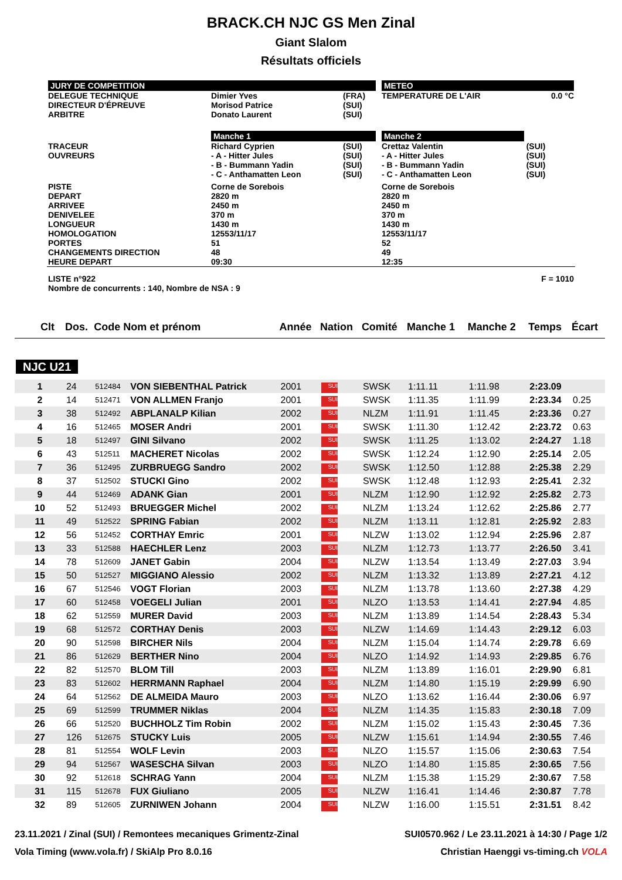BRACK.CH NJC GS Men Zinal
Giant Slalom
Résultats officiels
| JURY DE COMPETITION | | | | METEO | |
| DELEGUE TECHNIQUE DIRECTEUR D'ÉPREUVE ARBITRE | Dimier Yves Morisod Patrice Donato Laurent | (FRA) (SUI) (SUI) | | TEMPERATURE DE L'AIR | 0.0 °C |
| | Manche 1 | | | Manche 2 | |
| TRACEUR OUVREURS | Richard Cyprien - A - Hitter Jules - B - Bummann Yadin - C - Anthamatten Leon | (SUI) (SUI) (SUI) (SUI) | | Crettaz Valentin - A - Hitter Jules - B - Bummann Yadin - C - Anthamatten Leon | (SUI) (SUI) (SUI) (SUI) |
| PISTE DEPART ARRIVEE DENIVELEE LONGUEUR HOMOLOGATION PORTES CHANGEMENTS DIRECTION HEURE DEPART | Corne de Sorebois 2820 m 2450 m 370 m 1430 m 12553/11/17 51 48 09:30 | | | Corne de Sorebois 2820 m 2450 m 370 m 1430 m 12553/11/17 52 49 12:35 | |
| LISTE n°922 Nombre de concurrents : 140, Nombre de NSA : 9 | | | | | F = 1010 |
| Clt | Dos. | Code Nom et prénom | | Année | Nation | Comité | Manche 1 | Manche 2 | Temps | Écart |
| --- | --- | --- | --- | --- | --- | --- | --- | --- | --- | --- |
| NJC U21 | | | | | | | | | | |
| 1 | 24 | 512484 | VON SIEBENTHAL Patrick | 2001 | SUI | SWSK | 1:11.11 | 1:11.98 | 2:23.09 | |
| 2 | 14 | 512471 | VON ALLMEN Franjo | 2001 | SUI | SWSK | 1:11.35 | 1:11.99 | 2:23.34 | 0.25 |
| 3 | 38 | 512492 | ABPLANALP Kilian | 2002 | SUI | NLZM | 1:11.91 | 1:11.45 | 2:23.36 | 0.27 |
| 4 | 16 | 512465 | MOSER Andri | 2001 | SUI | SWSK | 1:11.30 | 1:12.42 | 2:23.72 | 0.63 |
| 5 | 18 | 512497 | GINI Silvano | 2002 | SUI | SWSK | 1:11.25 | 1:13.02 | 2:24.27 | 1.18 |
| 6 | 43 | 512511 | MACHERET Nicolas | 2002 | SUI | SWSK | 1:12.24 | 1:12.90 | 2:25.14 | 2.05 |
| 7 | 36 | 512495 | ZURBRUEGG Sandro | 2002 | SUI | SWSK | 1:12.50 | 1:12.88 | 2:25.38 | 2.29 |
| 8 | 37 | 512502 | STUCKI Gino | 2002 | SUI | SWSK | 1:12.48 | 1:12.93 | 2:25.41 | 2.32 |
| 9 | 44 | 512469 | ADANK Gian | 2001 | SUI | NLZM | 1:12.90 | 1:12.92 | 2:25.82 | 2.73 |
| 10 | 52 | 512493 | BRUEGGER Michel | 2002 | SUI | NLZM | 1:13.24 | 1:12.62 | 2:25.86 | 2.77 |
| 11 | 49 | 512522 | SPRING Fabian | 2002 | SUI | NLZM | 1:13.11 | 1:12.81 | 2:25.92 | 2.83 |
| 12 | 56 | 512452 | CORTHAY Emric | 2001 | SUI | NLZW | 1:13.02 | 1:12.94 | 2:25.96 | 2.87 |
| 13 | 33 | 512588 | HAECHLER Lenz | 2003 | SUI | NLZM | 1:12.73 | 1:13.77 | 2:26.50 | 3.41 |
| 14 | 78 | 512609 | JANET Gabin | 2004 | SUI | NLZW | 1:13.54 | 1:13.49 | 2:27.03 | 3.94 |
| 15 | 50 | 512527 | MIGGIANO Alessio | 2002 | SUI | NLZM | 1:13.32 | 1:13.89 | 2:27.21 | 4.12 |
| 16 | 67 | 512546 | VOGT Florian | 2003 | SUI | NLZM | 1:13.78 | 1:13.60 | 2:27.38 | 4.29 |
| 17 | 60 | 512458 | VOEGELI Julian | 2001 | SUI | NLZO | 1:13.53 | 1:14.41 | 2:27.94 | 4.85 |
| 18 | 62 | 512559 | MURER David | 2003 | SUI | NLZM | 1:13.89 | 1:14.54 | 2:28.43 | 5.34 |
| 19 | 68 | 512572 | CORTHAY Denis | 2003 | SUI | NLZW | 1:14.69 | 1:14.43 | 2:29.12 | 6.03 |
| 20 | 90 | 512598 | BIRCHER Nils | 2004 | SUI | NLZM | 1:15.04 | 1:14.74 | 2:29.78 | 6.69 |
| 21 | 86 | 512629 | BERTHER Nino | 2004 | SUI | NLZO | 1:14.92 | 1:14.93 | 2:29.85 | 6.76 |
| 22 | 82 | 512570 | BLOM Till | 2003 | SUI | NLZM | 1:13.89 | 1:16.01 | 2:29.90 | 6.81 |
| 23 | 83 | 512602 | HERRMANN Raphael | 2004 | SUI | NLZM | 1:14.80 | 1:15.19 | 2:29.99 | 6.90 |
| 24 | 64 | 512562 | DE ALMEIDA Mauro | 2003 | SUI | NLZO | 1:13.62 | 1:16.44 | 2:30.06 | 6.97 |
| 25 | 69 | 512599 | TRUMMER Niklas | 2004 | SUI | NLZM | 1:14.35 | 1:15.83 | 2:30.18 | 7.09 |
| 26 | 66 | 512520 | BUCHHOLZ Tim Robin | 2002 | SUI | NLZM | 1:15.02 | 1:15.43 | 2:30.45 | 7.36 |
| 27 | 126 | 512675 | STUCKY Luis | 2005 | SUI | NLZW | 1:15.61 | 1:14.94 | 2:30.55 | 7.46 |
| 28 | 81 | 512554 | WOLF Levin | 2003 | SUI | NLZO | 1:15.57 | 1:15.06 | 2:30.63 | 7.54 |
| 29 | 94 | 512567 | WASESCHA Silvan | 2003 | SUI | NLZO | 1:14.80 | 1:15.85 | 2:30.65 | 7.56 |
| 30 | 92 | 512618 | SCHRAG Yann | 2004 | SUI | NLZM | 1:15.38 | 1:15.29 | 2:30.67 | 7.58 |
| 31 | 115 | 512678 | FUX Giuliano | 2005 | SUI | NLZW | 1:16.41 | 1:14.46 | 2:30.87 | 7.78 |
| 32 | 89 | 512605 | ZURNIWEN Johann | 2004 | SUI | NLZW | 1:16.00 | 1:15.51 | 2:31.51 | 8.42 |
23.11.2021 / Zinal (SUI) / Remontees mecaniques Grimentz-Zinal SUI0570.962 / Le 23.11.2021 à 14:30 / Page 1/2
Vola Timing (www.vola.fr) / SkiAlp Pro 8.0.16 Christian Haenggi vs-timing.ch VOLA